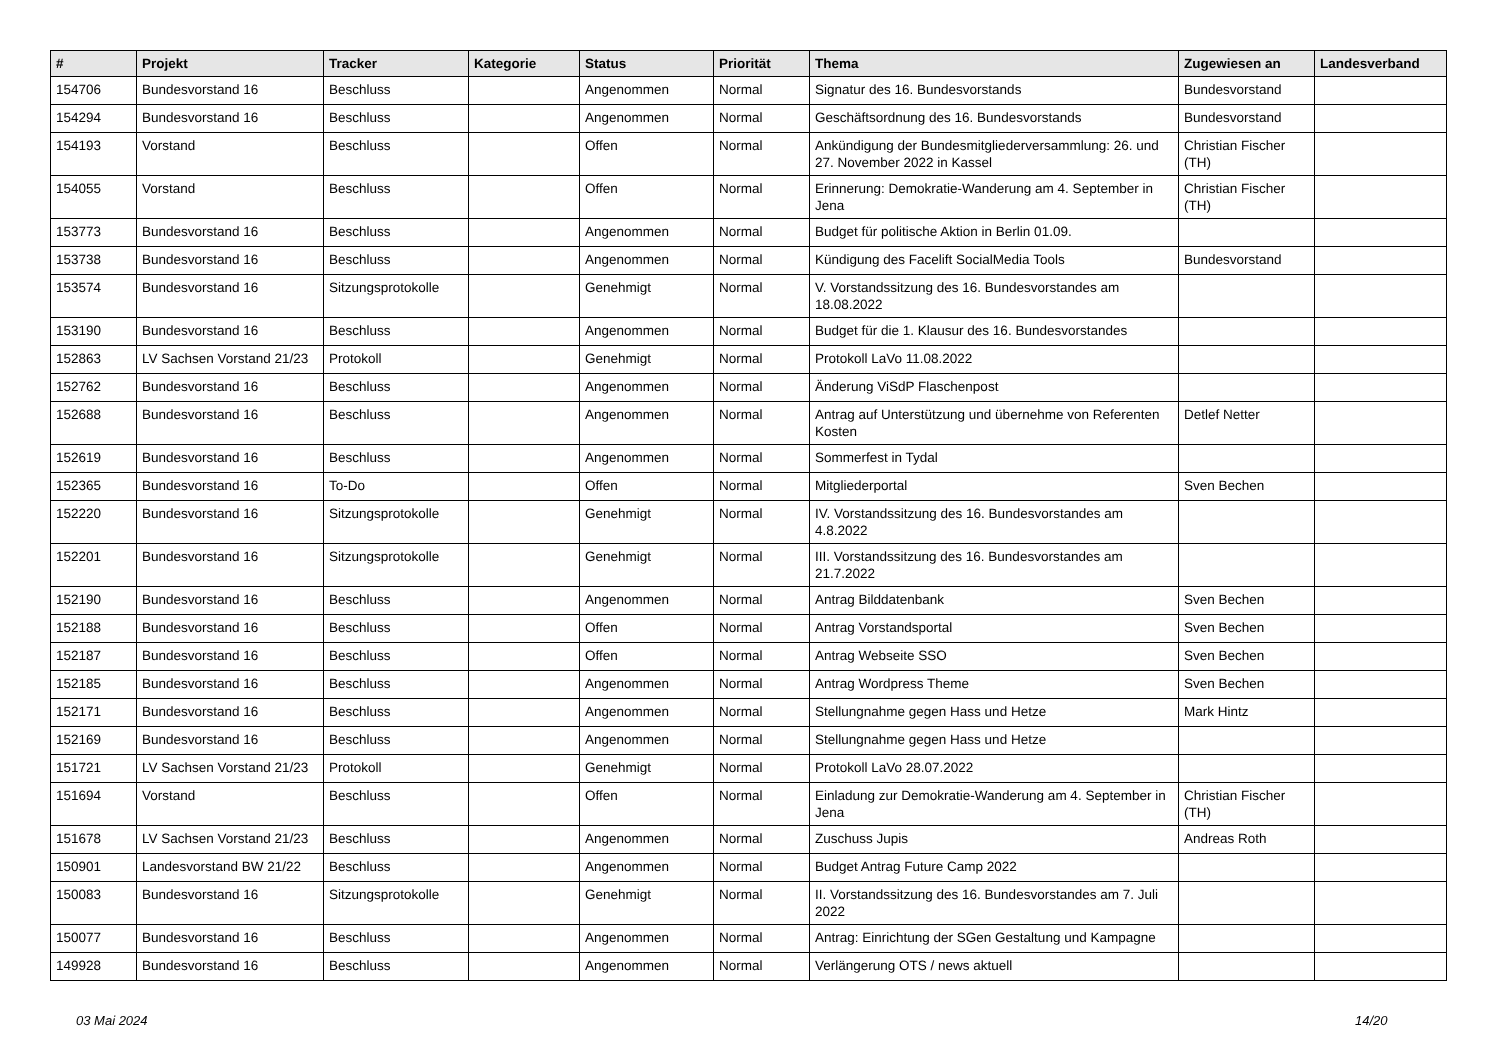| # | Projekt | Tracker | Kategorie | Status | Priorität | Thema | Zugewiesen an | Landesverband |
| --- | --- | --- | --- | --- | --- | --- | --- | --- |
| 154706 | Bundesvorstand 16 | Beschluss | | Angenommen | Normal | Signatur des 16. Bundesvorstands | Bundesvorstand | |
| 154294 | Bundesvorstand 16 | Beschluss | | Angenommen | Normal | Geschäftsordnung des 16. Bundesvorstands | Bundesvorstand | |
| 154193 | Vorstand | Beschluss | | Offen | Normal | Ankündigung der Bundesmitgliederversammlung: 26. und 27. November 2022 in Kassel | Christian Fischer (TH) | |
| 154055 | Vorstand | Beschluss | | Offen | Normal | Erinnerung: Demokratie-Wanderung am 4. September in Jena | Christian Fischer (TH) | |
| 153773 | Bundesvorstand 16 | Beschluss | | Angenommen | Normal | Budget für politische Aktion in Berlin 01.09. | | |
| 153738 | Bundesvorstand 16 | Beschluss | | Angenommen | Normal | Kündigung des Facelift SocialMedia Tools | Bundesvorstand | |
| 153574 | Bundesvorstand 16 | Sitzungsprotokolle | | Genehmigt | Normal | V. Vorstandssitzung des 16. Bundesvorstandes am 18.08.2022 | | |
| 153190 | Bundesvorstand 16 | Beschluss | | Angenommen | Normal | Budget für die 1. Klausur des 16. Bundesvorstandes | | |
| 152863 | LV Sachsen Vorstand 21/23 | Protokoll | | Genehmigt | Normal | Protokoll LaVo 11.08.2022 | | |
| 152762 | Bundesvorstand 16 | Beschluss | | Angenommen | Normal | Änderung ViSdP Flaschenpost | | |
| 152688 | Bundesvorstand 16 | Beschluss | | Angenommen | Normal | Antrag auf Unterstützung und übernehme von Referenten Kosten | Detlef Netter | |
| 152619 | Bundesvorstand 16 | Beschluss | | Angenommen | Normal | Sommerfest in Tydal | | |
| 152365 | Bundesvorstand 16 | To-Do | | Offen | Normal | Mitgliederportal | Sven Bechen | |
| 152220 | Bundesvorstand 16 | Sitzungsprotokolle | | Genehmigt | Normal | IV. Vorstandssitzung des 16. Bundesvorstandes am 4.8.2022 | | |
| 152201 | Bundesvorstand 16 | Sitzungsprotokolle | | Genehmigt | Normal | III. Vorstandssitzung des 16. Bundesvorstandes am 21.7.2022 | | |
| 152190 | Bundesvorstand 16 | Beschluss | | Angenommen | Normal | Antrag Bilddatenbank | Sven Bechen | |
| 152188 | Bundesvorstand 16 | Beschluss | | Offen | Normal | Antrag Vorstandsportal | Sven Bechen | |
| 152187 | Bundesvorstand 16 | Beschluss | | Offen | Normal | Antrag Webseite SSO | Sven Bechen | |
| 152185 | Bundesvorstand 16 | Beschluss | | Angenommen | Normal | Antrag Wordpress Theme | Sven Bechen | |
| 152171 | Bundesvorstand 16 | Beschluss | | Angenommen | Normal | Stellungnahme gegen Hass und Hetze | Mark Hintz | |
| 152169 | Bundesvorstand 16 | Beschluss | | Angenommen | Normal | Stellungnahme gegen Hass und Hetze | | |
| 151721 | LV Sachsen Vorstand 21/23 | Protokoll | | Genehmigt | Normal | Protokoll LaVo 28.07.2022 | | |
| 151694 | Vorstand | Beschluss | | Offen | Normal | Einladung zur Demokratie-Wanderung am 4. September in Jena | Christian Fischer (TH) | |
| 151678 | LV Sachsen Vorstand 21/23 | Beschluss | | Angenommen | Normal | Zuschuss Jupis | Andreas Roth | |
| 150901 | Landesvorstand BW 21/22 | Beschluss | | Angenommen | Normal | Budget Antrag Future Camp 2022 | | |
| 150083 | Bundesvorstand 16 | Sitzungsprotokolle | | Genehmigt | Normal | II. Vorstandssitzung des 16. Bundesvorstandes am 7. Juli 2022 | | |
| 150077 | Bundesvorstand 16 | Beschluss | | Angenommen | Normal | Antrag: Einrichtung der SGen Gestaltung und Kampagne | | |
| 149928 | Bundesvorstand 16 | Beschluss | | Angenommen | Normal | Verlängerung OTS / news aktuell | | |
03 Mai 2024 14/20